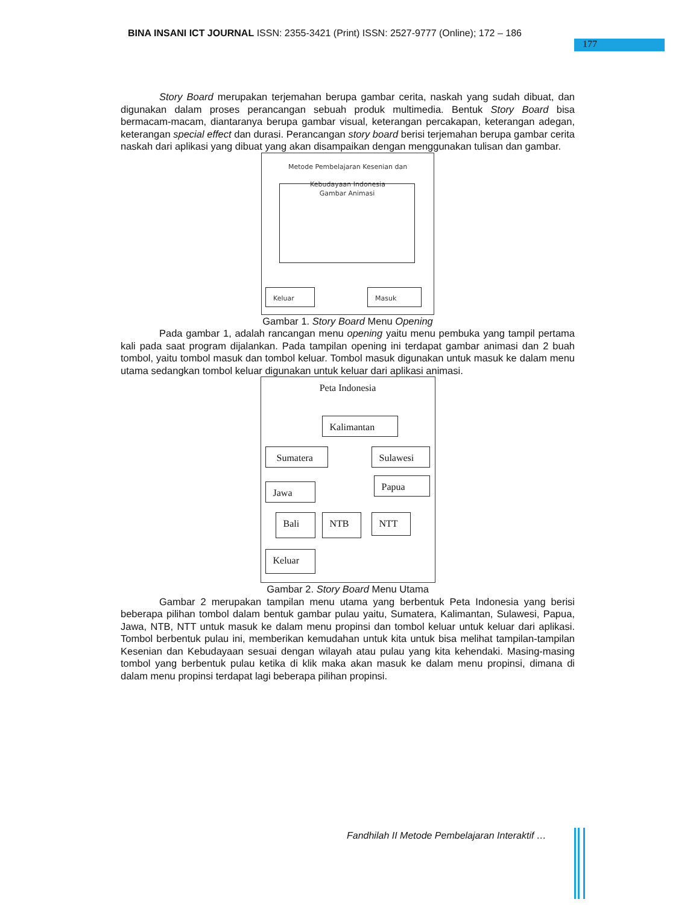BINA INSANI ICT JOURNAL ISSN: 2355-3421 (Print) ISSN: 2527-9777 (Online); 172 – 186
177
Story Board merupakan terjemahan berupa gambar cerita, naskah yang sudah dibuat, dan digunakan dalam proses perancangan sebuah produk multimedia. Bentuk Story Board bisa bermacam-macam, diantaranya berupa gambar visual, keterangan percakapan, keterangan adegan, keterangan special effect dan durasi. Perancangan story board berisi terjemahan berupa gambar cerita naskah dari aplikasi yang dibuat yang akan disampaikan dengan menggunakan tulisan dan gambar.
Metode Pembelajaran Kesenian dan
Kebudayaan Indonesia
Gambar Animasi
Keluar Masuk
Gambar 1. Story Board Menu Opening
Pada gambar 1, adalah rancangan menu opening yaitu menu pembuka yang tampil pertama kali pada saat program dijalankan. Pada tampilan opening ini terdapat gambar animasi dan 2 buah tombol, yaitu tombol masuk dan tombol keluar. Tombol masuk digunakan untuk masuk ke dalam menu utama sedangkan tombol keluar digunakan untuk keluar dari aplikasi animasi.
Peta Indonesia
Kalimantan
Sumatera Sulawesi
Papua
Jawa
Bali NTB NTT
Keluar
Gambar 2. Story Board Menu Utama
Gambar 2 merupakan tampilan menu utama yang berbentuk Peta Indonesia yang berisi beberapa pilihan tombol dalam bentuk gambar pulau yaitu, Sumatera, Kalimantan, Sulawesi, Papua, Jawa, NTB, NTT untuk masuk ke dalam menu propinsi dan tombol keluar untuk keluar dari aplikasi. Tombol berbentuk pulau ini, memberikan kemudahan untuk kita untuk bisa melihat tampilan-tampilan Kesenian dan Kebudayaan sesuai dengan wilayah atau pulau yang kita kehendaki. Masing-masing tombol yang berbentuk pulau ketika di klik maka akan masuk ke dalam menu propinsi, dimana di dalam menu propinsi terdapat lagi beberapa pilihan propinsi.
Fandhilah II Metode Pembelajaran Interaktif …